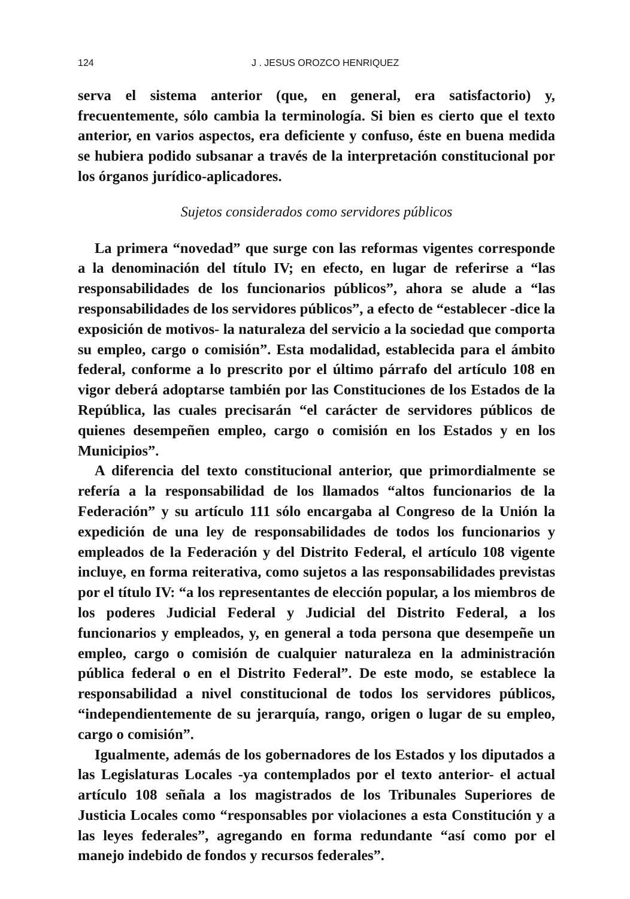124 J . JESUS OROZCO HENRIQUEZ
serva el sistema anterior (que, en general, era satisfactorio) y, frecuentemente, sólo cambia la terminología. Si bien es cierto que el texto anterior, en varios aspectos, era deficiente y confuso, éste en buena medida se hubiera podido subsanar a través de la interpretación constitucional por los órganos jurídico-aplicadores.
Sujetos considerados como servidores públicos
La primera “novedad” que surge con las reformas vigentes corresponde a la denominación del título IV; en efecto, en lugar de referirse a “las responsabilidades de los funcionarios públicos”, ahora se alude a “las responsabilidades de los servidores públicos”, a efecto de “establecer -dice la exposición de motivos- la naturaleza del servicio a la sociedad que comporta su empleo, cargo o comisión”. Esta modalidad, establecida para el ámbito federal, conforme a lo prescrito por el último párrafo del artículo 108 en vigor deberá adoptarse también por las Constituciones de los Estados de la República, las cuales precisarán “el carácter de servidores públicos de quienes desempeñen empleo, cargo o comisión en los Estados y en los Municipios”.
A diferencia del texto constitucional anterior, que primordialmente se refería a la responsabilidad de los llamados “altos funcionarios de la Federación” y su artículo 111 sólo encargaba al Congreso de la Unión la expedición de una ley de responsabilidades de todos los funcionarios y empleados de la Federación y del Distrito Federal, el artículo 108 vigente incluye, en forma reiterativa, como sujetos a las responsabilidades previstas por el título IV: “a los representantes de elección popular, a los miembros de los poderes Judicial Federal y Judicial del Distrito Federal, a los funcionarios y empleados, y, en general a toda persona que desempeñe un empleo, cargo o comisión de cualquier naturaleza en la administración pública federal o en el Distrito Federal”. De este modo, se establece la responsabilidad a nivel constitucional de todos los servidores públicos, “independientemente de su jerarquía, rango, origen o lugar de su empleo, cargo o comisión”.
Igualmente, además de los gobernadores de los Estados y los diputados a las Legislaturas Locales -ya contemplados por el texto anterior- el actual artículo 108 señala a los magistrados de los Tribunales Superiores de Justicia Locales como “responsables por violaciones a esta Constitución y a las leyes federales”, agregando en forma redundante “así como por el manejo indebido de fondos y recursos federales”.